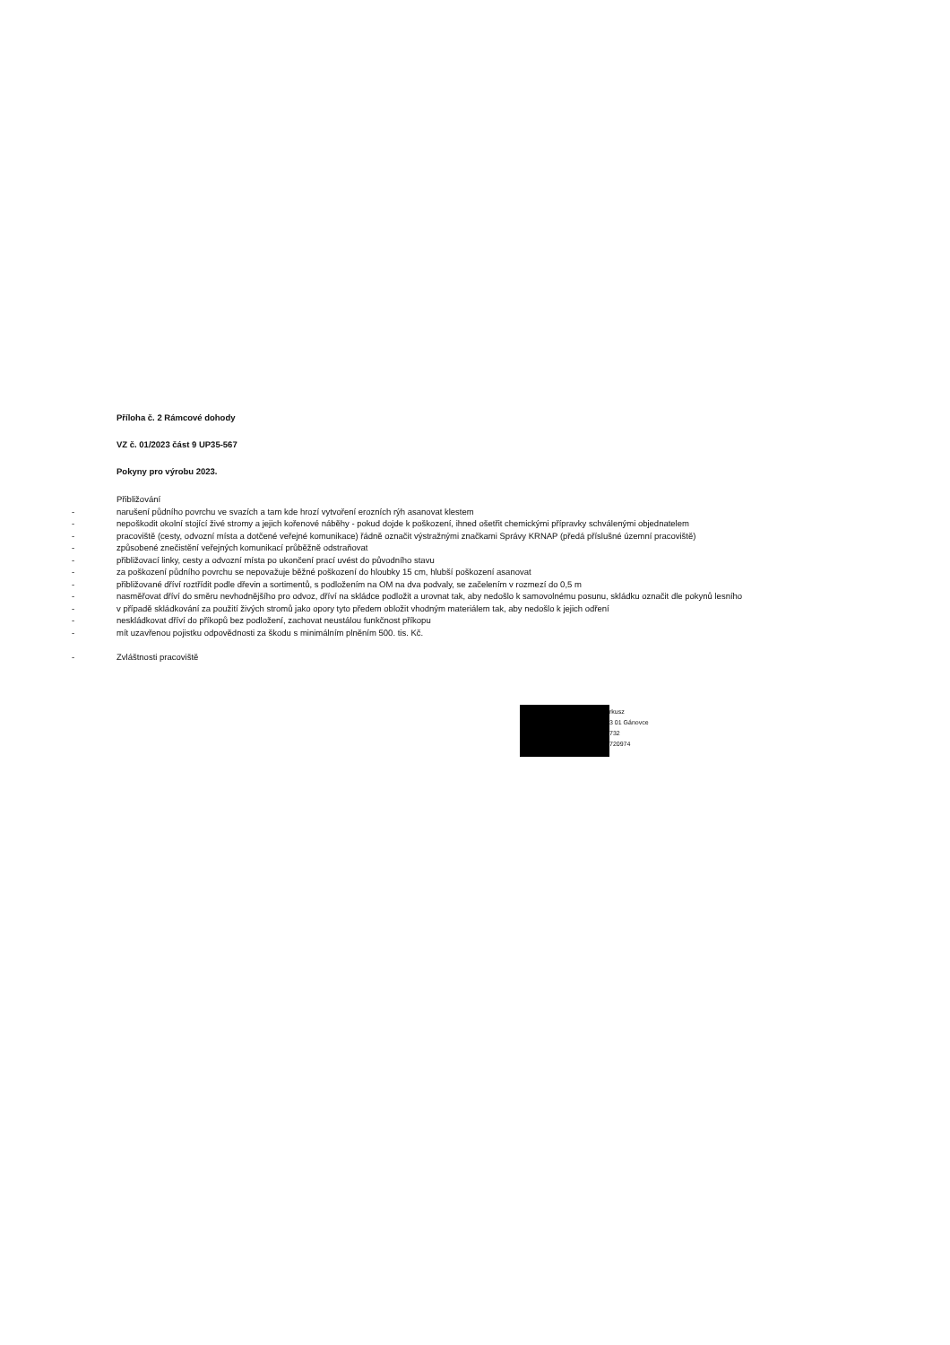Příloha č. 2 Rámcové dohody
VZ č. 01/2023 část 9 UP35-567
Pokyny pro výrobu 2023.
Přibližování
- narušení půdního povrchu ve svazích a tam kde hrozí vytvoření erozních rýh asanovat klestem
- nepoškodit okolní stojící živé stromy a jejich kořenové náběhy - pokud dojde k poškození, ihned ošetřit chemickými přípravky schválenými objednatelem
- pracoviště (cesty, odvozní místa a dotčené veřejné komunikace) řádně označit výstražnými značkami Správy KRNAP (předá příslušné územní pracoviště)
- způsobené znečistění veřejných komunikací průběžně odstraňovat
- přibližovací linky, cesty a odvozní místa po ukončení prací uvést do původního stavu
- za poškození půdního povrchu se nepovažuje běžné poškození do hloubky 15 cm, hlubší poškození asanovat
- přibližované dříví roztřídit podle dřevin a sortimentů, s podložením na OM na dva podvaly, se začelením v rozmezí do 0,5 m
- nasměřovat dříví do směru nevhodnějšího pro odvoz, dříví na skládce podložit a urovnat tak, aby nedošlo k samovolnému posunu, skládku označit dle pokynů lesního
- v případě skládkování za použití živých stromů jako opory tyto předem obložit vhodným materiálem tak, aby nedošlo k jejich odření
- neskládkovat dříví do příkopů bez podložení, zachovat neustálou funkčnost příkopu
- mít uzavřenou pojistku odpovědnosti za škodu s minimálním plněním 500. tis. Kč.
- Zvláštnosti pracoviště
rkusz
3 01 Gánovce
732
720974